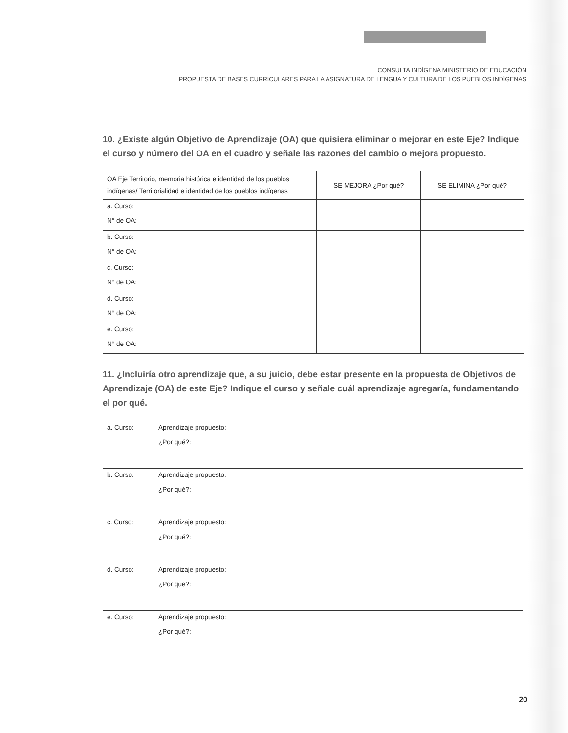CONSULTA INDÍGENA MINISTERIO DE EDUCACIÓN
PROPUESTA DE BASES CURRICULARES PARA LA ASIGNATURA DE LENGUA Y CULTURA DE LOS PUEBLOS INDÍGENAS
10. ¿Existe algún Objetivo de Aprendizaje (OA) que quisiera eliminar o mejorar en este Eje? Indique el curso y número del OA en el cuadro y señale las razones del cambio o mejora propuesto.
| OA Eje Territorio, memoria histórica e identidad de los pueblos indígenas/ Territorialidad e identidad de los pueblos indígenas | SE MEJORA ¿Por qué? | SE ELIMINA ¿Por qué? |
| --- | --- | --- |
| a. Curso: N° de OA: | | |
| b. Curso: N° de OA: | | |
| c. Curso: N° de OA: | | |
| d. Curso: N° de OA: | | |
| e. Curso: N° de OA: | | |
11. ¿Incluiría otro aprendizaje que, a su juicio, debe estar presente en la propuesta de Objetivos de Aprendizaje (OA) de este Eje? Indique el curso y señale cuál aprendizaje agregaría, fundamentando el por qué.
| a. Curso: | Aprendizaje propuesto: ¿Por qué?: |
| b. Curso: | Aprendizaje propuesto: ¿Por qué?: |
| c. Curso: | Aprendizaje propuesto: ¿Por qué?: |
| d. Curso: | Aprendizaje propuesto: ¿Por qué?: |
| e. Curso: | Aprendizaje propuesto: ¿Por qué?: |
20